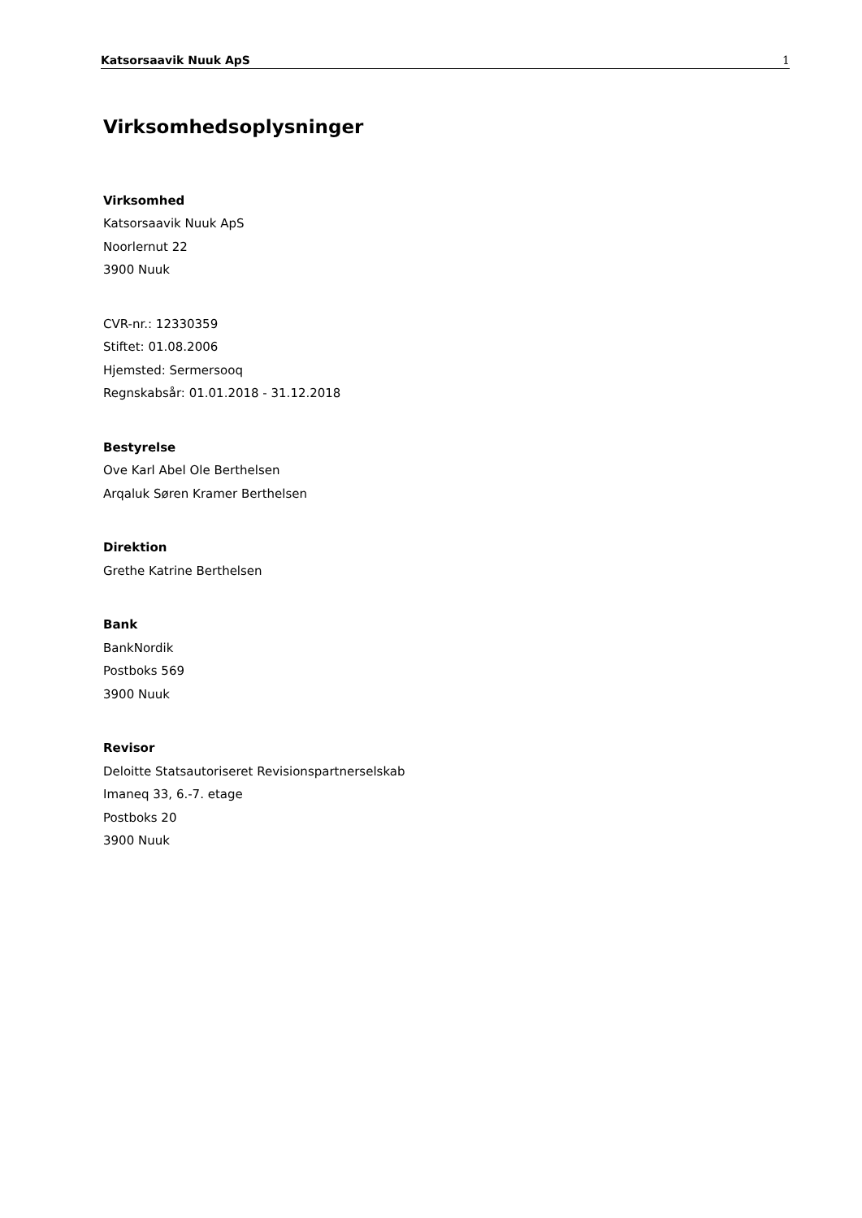Katsorsaavik Nuuk ApS 1
Virksomhedsoplysninger
Virksomhed
Katsorsaavik Nuuk ApS
Noorlernut 22
3900 Nuuk
CVR-nr.: 12330359
Stiftet: 01.08.2006
Hjemsted: Sermersooq
Regnskabsår: 01.01.2018 - 31.12.2018
Bestyrelse
Ove Karl Abel Ole Berthelsen
Arqaluk Søren Kramer Berthelsen
Direktion
Grethe Katrine Berthelsen
Bank
BankNordik
Postboks 569
3900 Nuuk
Revisor
Deloitte Statsautoriseret Revisionspartnerselskab
Imaneq 33, 6.-7. etage
Postboks 20
3900 Nuuk